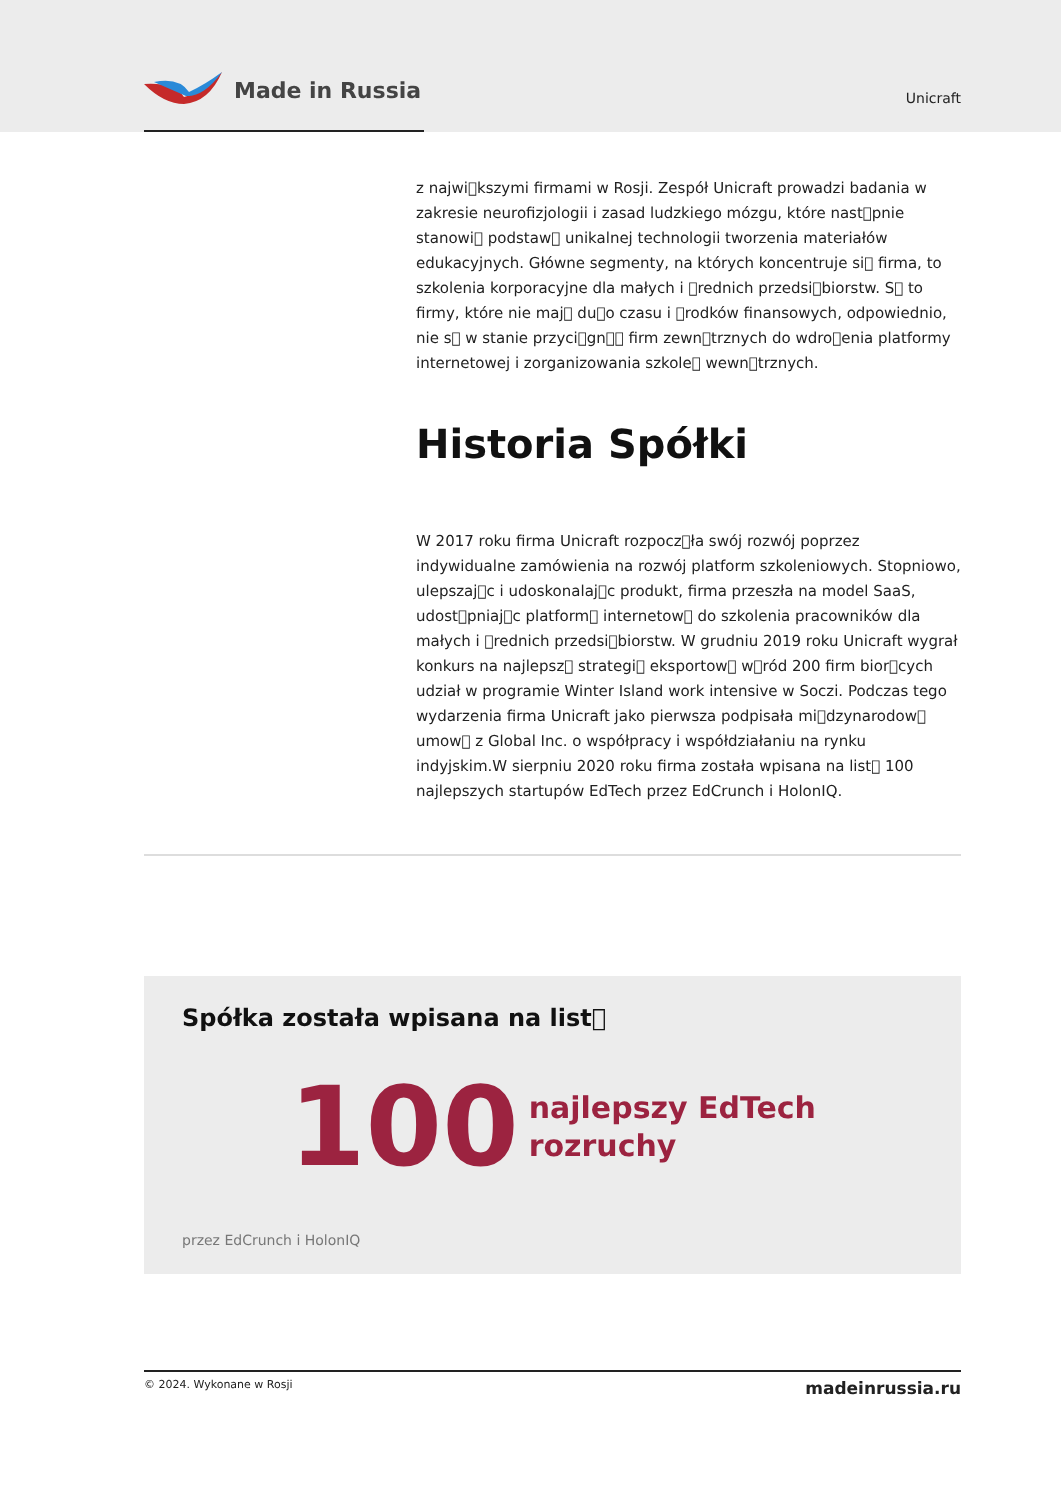Made in Russia
Unicraft
z najwi􏿾kszymi firmami w Rosji. Zespół Unicraft prowadzi badania w zakresie neurofizjologii i zasad ludzkiego mózgu, które nast􏿾pnie stanowi􏿾 podstaw􏿾 unikalnej technologii tworzenia materiałów edukacyjnych. Główne segmenty, na których koncentruje si􏿾 firma, to szkolenia korporacyjne dla małych i 􏿾rednich przedsi􏿾biorstw. S􏿾 to firmy, które nie maj􏿾 du􏿾o czasu i 􏿾rodków finansowych, odpowiednio, nie s􏿾 w stanie przyci􏿾gn􏿾􏿾 firm zewn􏿾trznych do wdro􏿾enia platformy internetowej i zorganizowania szkole􏿾 wewn􏿾trznych.
Historia Spółki
W 2017 roku firma Unicraft rozpocz􏿾ła swój rozwój poprzez indywidualne zamówienia na rozwój platform szkoleniowych. Stopniowo, ulepszaj􏿾c i udoskonalaj􏿾c produkt, firma przeszła na model SaaS, udost􏿾pniaj􏿾c platform􏿾 internetow􏿾 do szkolenia pracowników dla małych i 􏿾rednich przedsi􏿾biorstw. W grudniu 2019 roku Unicraft wygrał konkurs na najlepsz􏿾 strategi􏿾 eksportow􏿾 w􏿾ród 200 firm bior􏿾cych udział w programie Winter Island work intensive w Soczi. Podczas tego wydarzenia firma Unicraft jako pierwsza podpisała mi􏿾dzynarodow􏿾 umow􏿾 z Global Inc. o współpracy i współdziałaniu na rynku indyjskim.W sierpniu 2020 roku firma została wpisana na list􏿾 100 najlepszych startupów EdTech przez EdCrunch i HolonIQ.
Spółka została wpisana na list􏿾
100 najlepszy EdTech
rozruchy
przez EdCrunch i HolonIQ
© 2024. Wykonane w Rosji madeinrussia.ru